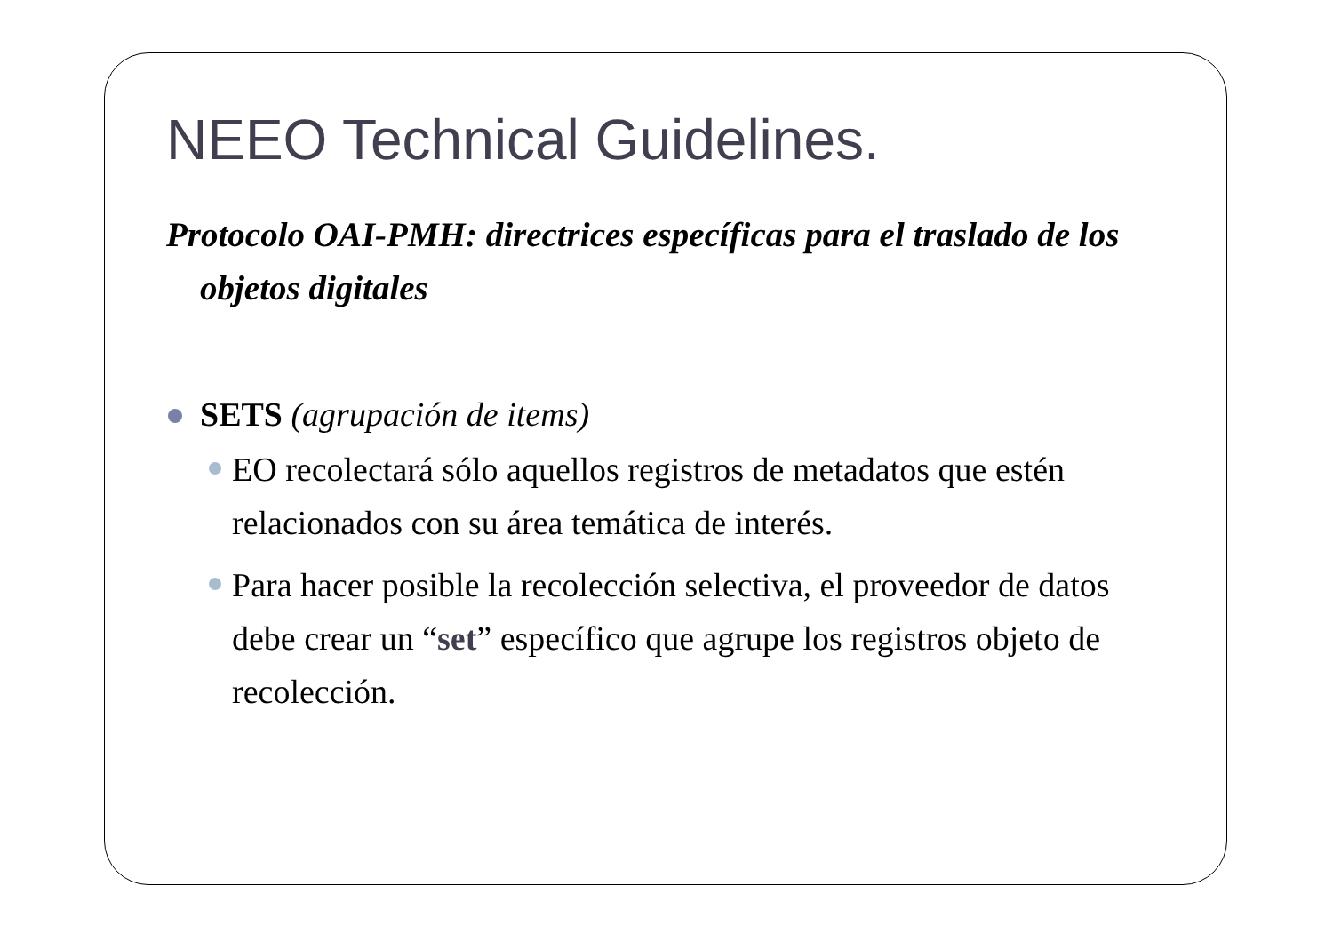NEEO Technical Guidelines.
Protocolo OAI-PMH: directrices específicas para el traslado de los objetos digitales
SETS (agrupación de items)
EO recolectará sólo aquellos registros de metadatos que estén relacionados con su área temática de interés.
Para hacer posible la recolección selectiva, el proveedor de datos debe crear un “set” específico que agrupe los registros objeto de recolección.